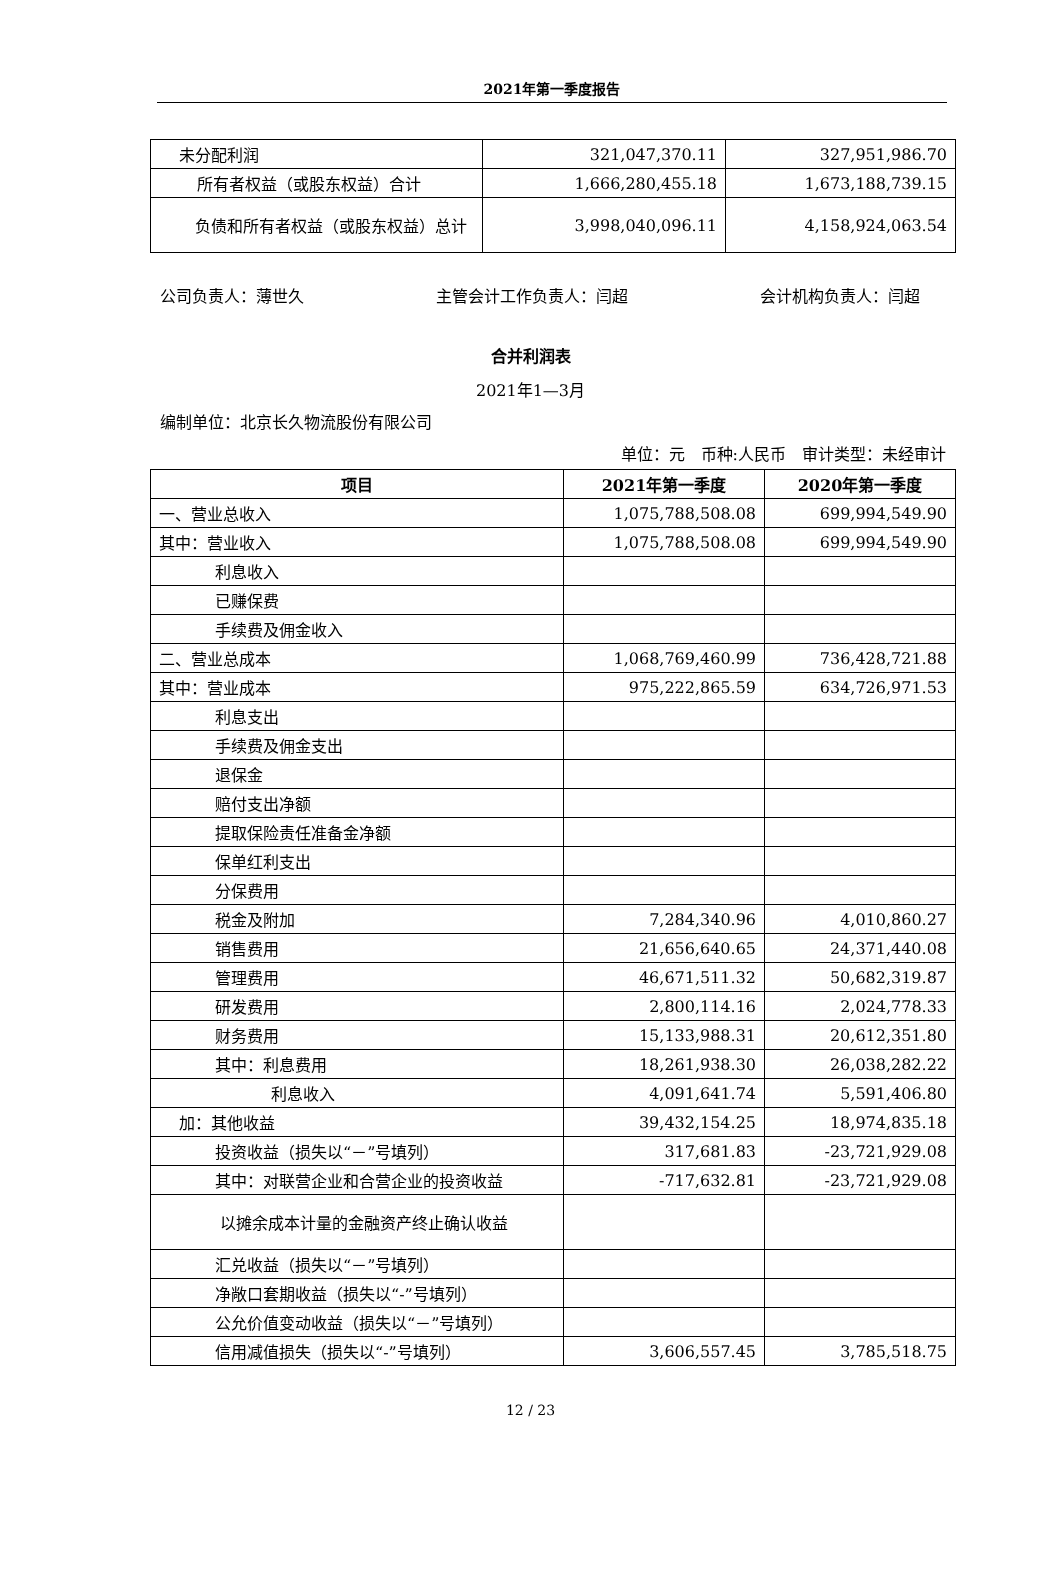2021年第一季度报告
| 未分配利润 | 321,047,370.11 | 327,951,986.70 |
| 所有者权益（或股东权益）合计 | 1,666,280,455.18 | 1,673,188,739.15 |
| 负债和所有者权益（或股东权益）总计 | 3,998,040,096.11 | 4,158,924,063.54 |
公司负责人：薄世久 主管会计工作负责人：闫超 会计机构负责人：闫超
合并利润表
2021年1—3月
编制单位：北京长久物流股份有限公司
单位：元　币种:人民币　审计类型：未经审计
| 项目 | 2021年第一季度 | 2020年第一季度 |
| --- | --- | --- |
| 一、营业总收入 | 1,075,788,508.08 | 699,994,549.90 |
| 其中：营业收入 | 1,075,788,508.08 | 699,994,549.90 |
| 利息收入 | | |
| 已赚保费 | | |
| 手续费及佣金收入 | | |
| 二、营业总成本 | 1,068,769,460.99 | 736,428,721.88 |
| 其中：营业成本 | 975,222,865.59 | 634,726,971.53 |
| 利息支出 | | |
| 手续费及佣金支出 | | |
| 退保金 | | |
| 赔付支出净额 | | |
| 提取保险责任准备金净额 | | |
| 保单红利支出 | | |
| 分保费用 | | |
| 税金及附加 | 7,284,340.96 | 4,010,860.27 |
| 销售费用 | 21,656,640.65 | 24,371,440.08 |
| 管理费用 | 46,671,511.32 | 50,682,319.87 |
| 研发费用 | 2,800,114.16 | 2,024,778.33 |
| 财务费用 | 15,133,988.31 | 20,612,351.80 |
| 其中：利息费用 | 18,261,938.30 | 26,038,282.22 |
| 利息收入 | 4,091,641.74 | 5,591,406.80 |
| 加：其他收益 | 39,432,154.25 | 18,974,835.18 |
| 投资收益（损失以“－”号填列） | 317,681.83 | -23,721,929.08 |
| 其中：对联营企业和合营企业的投资收益 | -717,632.81 | -23,721,929.08 |
| 以摊余成本计量的金融资产终止确认收益 | | |
| 汇兑收益（损失以“－”号填列） | | |
| 净敞口套期收益（损失以“-”号填列） | | |
| 公允价值变动收益（损失以“－”号填列） | | |
| 信用减值损失（损失以“-”号填列） | 3,606,557.45 | 3,785,518.75 |
12 / 23